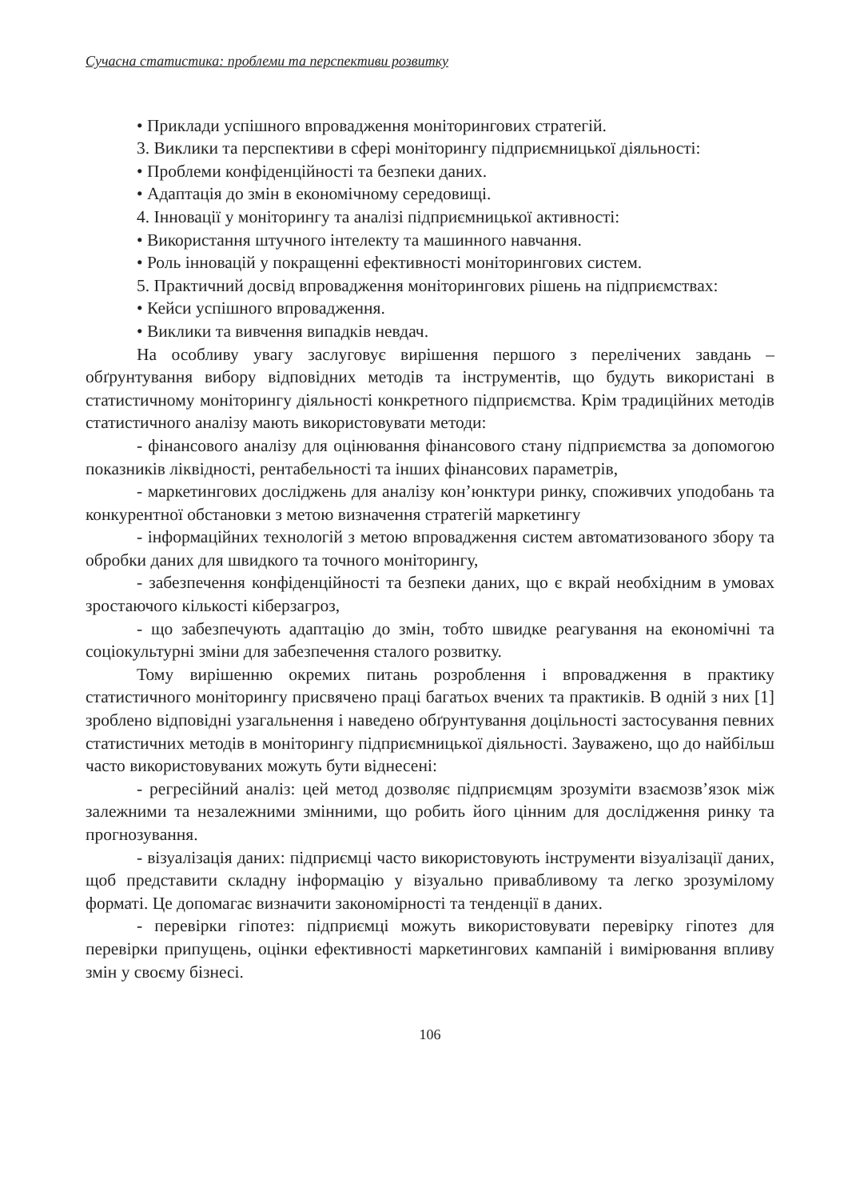Сучасна статистика: проблеми та перспективи розвитку
• Приклади успішного впровадження моніторингових стратегій.
3. Виклики та перспективи в сфері моніторингу підприємницької діяльності:
• Проблеми конфіденційності та безпеки даних.
• Адаптація до змін в економічному середовищі.
4. Інновації у моніторингу та аналізі підприємницької активності:
• Використання штучного інтелекту та машинного навчання.
• Роль інновацій у покращенні ефективності моніторингових систем.
5. Практичний досвід впровадження моніторингових рішень на підприємствах:
• Кейси успішного впровадження.
• Виклики та вивчення випадків невдач.
На особливу увагу заслуговує вирішення першого з перелічених завдань – обґрунтування вибору відповідних методів та інструментів, що будуть використані в статистичному моніторингу діяльності конкретного підприємства. Крім традиційних методів статистичного аналізу мають використовувати методи:
- фінансового аналізу для оцінювання фінансового стану підприємства за допомогою показників ліквідності, рентабельності та інших фінансових параметрів,
- маркетингових досліджень для аналізу кон’юнктури ринку, споживчих уподобань та конкурентної обстановки з метою визначення стратегій маркетингу
- інформаційних технологій з метою впровадження систем автоматизованого збору та обробки даних для швидкого та точного моніторингу,
- забезпечення конфіденційності та безпеки даних, що є вкрай необхідним в умовах зростаючого кількості кіберзагроз,
- що забезпечують адаптацію до змін, тобто швидке реагування на економічні та соціокультурні зміни для забезпечення сталого розвитку.
Тому вирішенню окремих питань розроблення і впровадження в практику статистичного моніторингу присвячено праці багатьох вчених та практиків. В одній з них [1] зроблено відповідні узагальнення і наведено обґрунтування доцільності застосування певних статистичних методів в моніторингу підприємницької діяльності. Зауважено, що до найбільш часто використовуваних можуть бути віднесені:
- регресійний аналіз: цей метод дозволяє підприємцям зрозуміти взаємозв’язок між залежними та незалежними змінними, що робить його цінним для дослідження ринку та прогнозування.
- візуалізація даних: підприємці часто використовують інструменти візуалізації даних, щоб представити складну інформацію у візуально привабливому та легко зрозумілому форматі. Це допомагає визначити закономірності та тенденції в даних.
- перевірки гіпотез: підприємці можуть використовувати перевірку гіпотез для перевірки припущень, оцінки ефективності маркетингових кампаній і вимірювання впливу змін у своєму бізнесі.
106